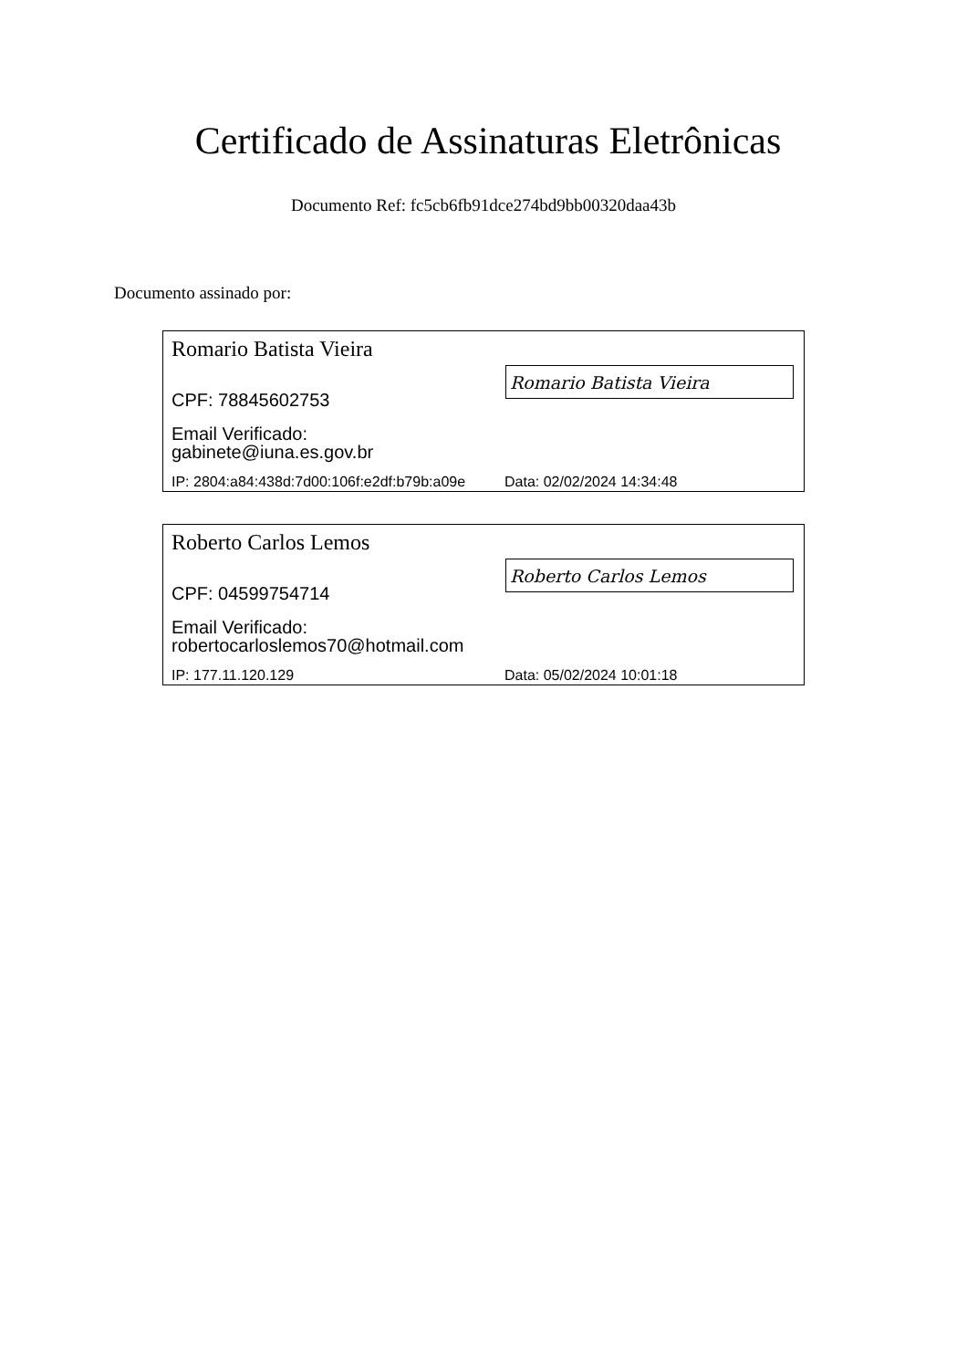Certificado de Assinaturas Eletrônicas
Documento Ref: fc5cb6fb91dce274bd9bb00320daa43b
Documento assinado por:
Romario Batista Vieira
Romario Batista Vieira
CPF: 78845602753
Email Verificado:
gabinete@iuna.es.gov.br
IP: 2804:a84:438d:7d00:106f:e2df:b79b:a09e
Data: 02/02/2024 14:34:48
Roberto Carlos Lemos
Roberto Carlos Lemos
CPF: 04599754714
Email Verificado:
robertocarloslemos70@hotmail.com
IP: 177.11.120.129 Data: 05/02/2024 10:01:18